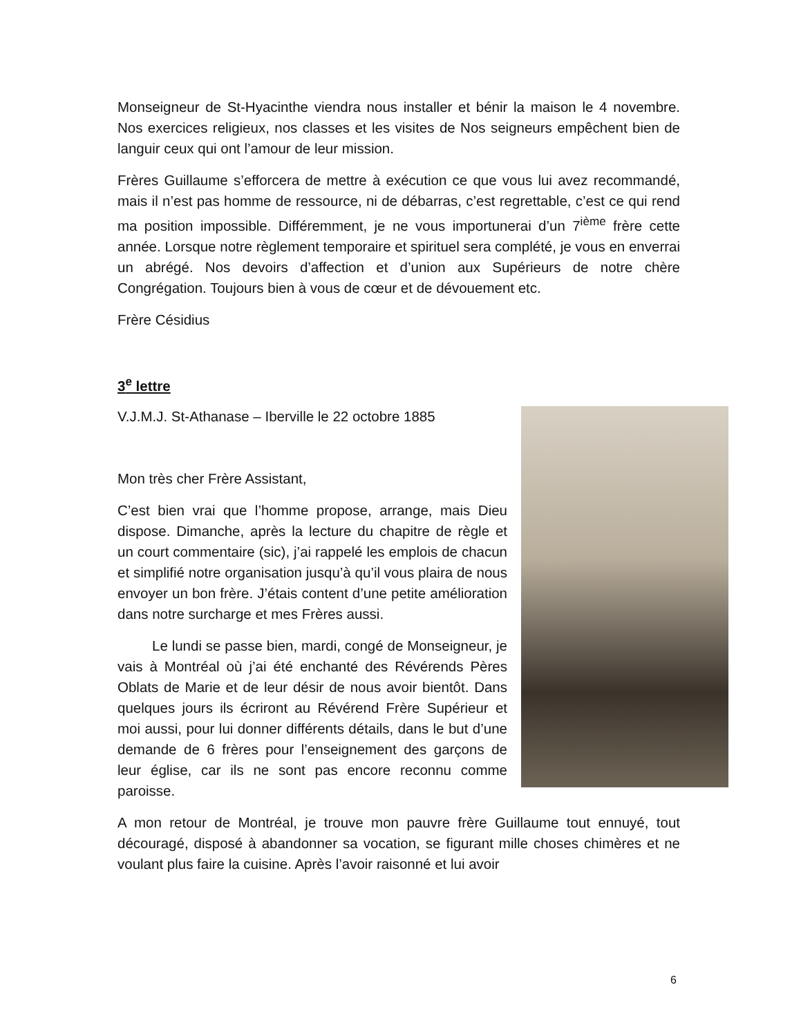Monseigneur de St-Hyacinthe viendra nous installer et bénir la maison le 4 novembre. Nos exercices religieux, nos classes et les visites de Nos seigneurs empêchent bien de languir ceux qui ont l’amour de leur mission.
Frères Guillaume s’efforcera de mettre à exécution ce que vous lui avez recommandé, mais il n’est pas homme de ressource, ni de débarras, c’est regrettable, c’est ce qui rend ma position impossible. Différemment, je ne vous importunerai d’un 7<sup>ième</sup> frère cette année. Lorsque notre règlement temporaire et spirituel sera complété, je vous en enverrai un abrégé. Nos devoirs d’affection et d’union aux Supérieurs de notre chère Congrégation. Toujours bien à vous de cœur et de dévouement etc.
Frère Césidius
3<sup>e</sup> lettre
V.J.M.J. St-Athanase – Iberville le 22 octobre 1885
Mon très cher Frère Assistant,
C’est bien vrai que l’homme propose, arrange, mais Dieu dispose. Dimanche, après la lecture du chapitre de règle et un court commentaire (sic), j’ai rappelé les emplois de chacun et simplifié notre organisation jusqu’à qu’il vous plaira de nous envoyer un bon frère. J’étais content d’une petite amélioration dans notre surcharge et mes Frères aussi.
Le lundi se passe bien, mardi, congé de Monseigneur, je vais à Montréal où j’ai été enchanté des Révérends Pères Oblats de Marie et de leur désir de nous avoir bientôt. Dans quelques jours ils écriront au Révérend Frère Supérieur et moi aussi, pour lui donner différents détails, dans le but d’une demande de 6 frères pour l’enseignement des garçons de leur église, car ils ne sont pas encore reconnu comme paroisse.
A mon retour de Montréal, je trouve mon pauvre frère Guillaume tout ennuyé, tout découragé, disposé à abandonner sa vocation, se figurant mille choses chimères et ne voulant plus faire la cuisine. Après l’avoir raisonné et lui avoir
6